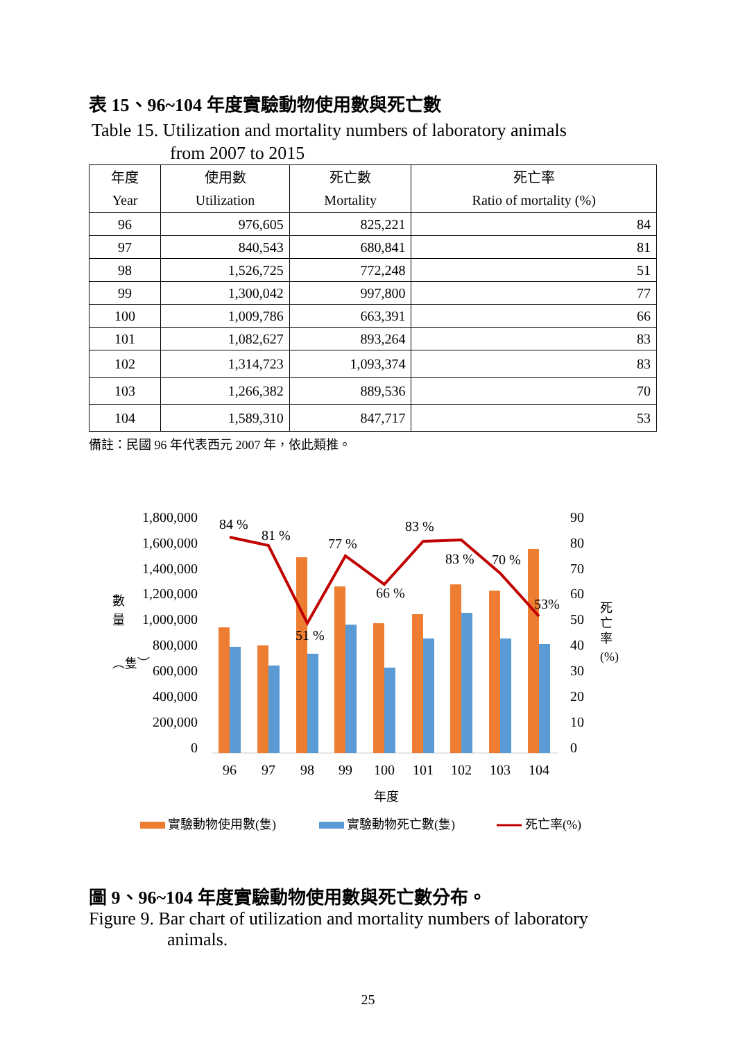表 15、96~104 年度實驗動物使用數與死亡數
Table 15. Utilization and mortality numbers of laboratory animals
from 2007 to 2015
| 年度 Year | 使用數 Utilization | 死亡數 Mortality | 死亡率 Ratio of mortality (%) |
| --- | --- | --- | --- |
| 96 | 976,605 | 825,221 | 84 |
| 97 | 840,543 | 680,841 | 81 |
| 98 | 1,526,725 | 772,248 | 51 |
| 99 | 1,300,042 | 997,800 | 77 |
| 100 | 1,009,786 | 663,391 | 66 |
| 101 | 1,082,627 | 893,264 | 83 |
| 102 | 1,314,723 | 1,093,374 | 83 |
| 103 | 1,266,382 | 889,536 | 70 |
| 104 | 1,589,310 | 847,717 | 53 |
備註：民國 96 年代表西元 2007 年，依此類推。
1,800,000
1,600,000
1,400,000
1,200,000
1,000,000
800,000
600,000
400,000
200,000
0
90
80
70
60
50
40
30
20
10
0
數
量
︵隻︶
死
亡
率
(%)
84 %
81 %
51 %
77 %
66 %
83 %
83 %
70 %
53%
96
97
98
99
100
101
102
103
104
年度
實驗動物使用數(隻)
實驗動物死亡數(隻)
死亡率(%)
圖 9、96~104 年度實驗動物使用數與死亡數分布。
Figure 9. Bar chart of utilization and mortality numbers of laboratory
animals.
25